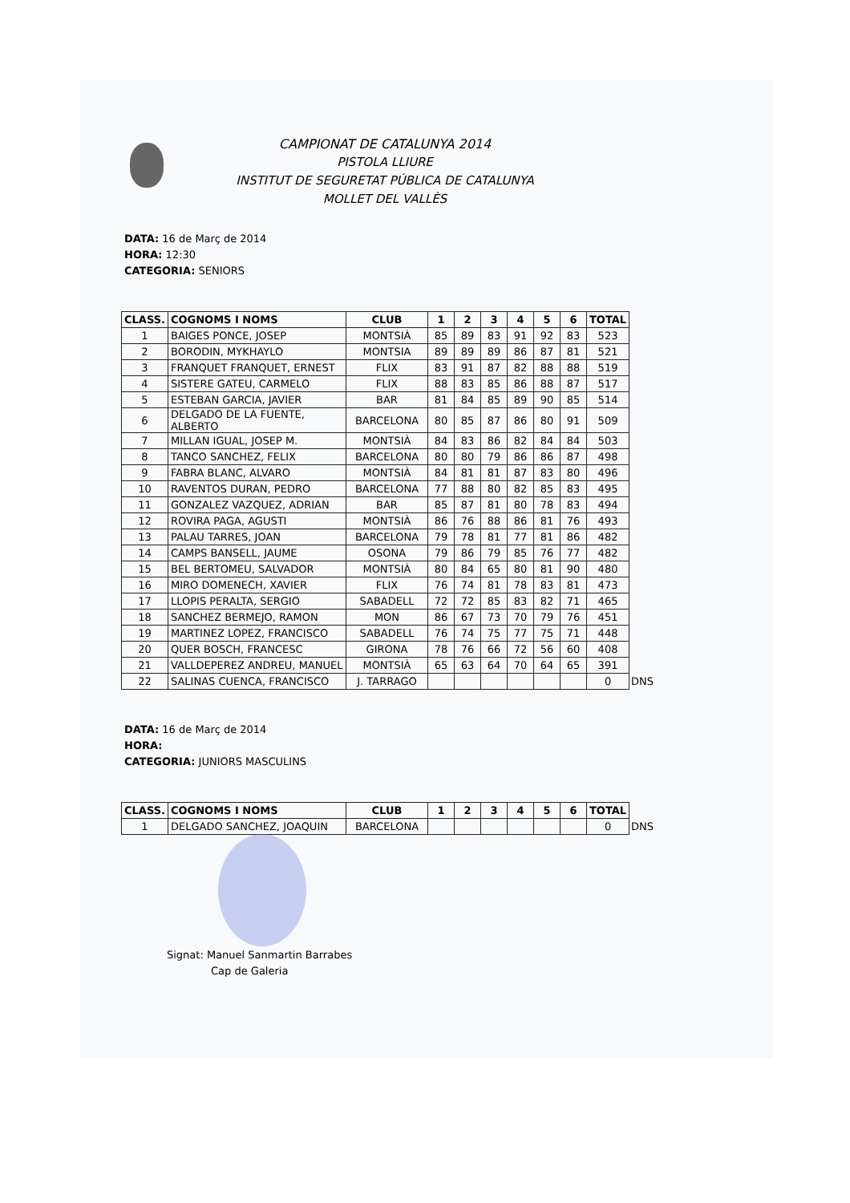CAMPIONAT DE CATALUNYA 2014
PISTOLA LLIURE
INSTITUT DE SEGURETAT PÚBLICA DE CATALUNYA
MOLLET DEL VALLÈS
DATA: 16 de Març de 2014
HORA: 12:30
CATEGORIA: SENIORS
| CLASS. | COGNOMS I NOMS | CLUB | 1 | 2 | 3 | 4 | 5 | 6 | TOTAL | |
| 1 | BAIGES PONCE, JOSEP | MONTSIÀ | 85 | 89 | 83 | 91 | 92 | 83 | 523 | |
| 2 | BORODIN, MYKHAYLO | MONTSIA | 89 | 89 | 89 | 86 | 87 | 81 | 521 | |
| 3 | FRANQUET FRANQUET, ERNEST | FLIX | 83 | 91 | 87 | 82 | 88 | 88 | 519 | |
| 4 | SISTERE GATEU, CARMELO | FLIX | 88 | 83 | 85 | 86 | 88 | 87 | 517 | |
| 5 | ESTEBAN GARCIA, JAVIER | BAR | 81 | 84 | 85 | 89 | 90 | 85 | 514 | |
| 6 | DELGADO DE LA FUENTE, ALBERTO | BARCELONA | 80 | 85 | 87 | 86 | 80 | 91 | 509 | |
| 7 | MILLAN IGUAL, JOSEP M. | MONTSIÀ | 84 | 83 | 86 | 82 | 84 | 84 | 503 | |
| 8 | TANCO SANCHEZ, FELIX | BARCELONA | 80 | 80 | 79 | 86 | 86 | 87 | 498 | |
| 9 | FABRA BLANC, ALVARO | MONTSIÀ | 84 | 81 | 81 | 87 | 83 | 80 | 496 | |
| 10 | RAVENTOS DURAN, PEDRO | BARCELONA | 77 | 88 | 80 | 82 | 85 | 83 | 495 | |
| 11 | GONZALEZ VAZQUEZ, ADRIAN | BAR | 85 | 87 | 81 | 80 | 78 | 83 | 494 | |
| 12 | ROVIRA PAGA, AGUSTI | MONTSIÀ | 86 | 76 | 88 | 86 | 81 | 76 | 493 | |
| 13 | PALAU TARRES, JOAN | BARCELONA | 79 | 78 | 81 | 77 | 81 | 86 | 482 | |
| 14 | CAMPS BANSELL, JAUME | OSONA | 79 | 86 | 79 | 85 | 76 | 77 | 482 | |
| 15 | BEL BERTOMEU, SALVADOR | MONTSIÀ | 80 | 84 | 65 | 80 | 81 | 90 | 480 | |
| 16 | MIRO DOMENECH, XAVIER | FLIX | 76 | 74 | 81 | 78 | 83 | 81 | 473 | |
| 17 | LLOPIS PERALTA, SERGIO | SABADELL | 72 | 72 | 85 | 83 | 82 | 71 | 465 | |
| 18 | SANCHEZ BERMEJO, RAMON | MON | 86 | 67 | 73 | 70 | 79 | 76 | 451 | |
| 19 | MARTINEZ LOPEZ, FRANCISCO | SABADELL | 76 | 74 | 75 | 77 | 75 | 71 | 448 | |
| 20 | QUER BOSCH, FRANCESC | GIRONA | 78 | 76 | 66 | 72 | 56 | 60 | 408 | |
| 21 | VALLDEPEREZ ANDREU, MANUEL | MONTSIÀ | 65 | 63 | 64 | 70 | 64 | 65 | 391 | |
| 22 | SALINAS CUENCA, FRANCISCO | J. TARRAGO | | | | | | | 0 | DNS |
DATA: 16 de Març de 2014
HORA:
CATEGORIA: JUNIORS MASCULINS
| CLASS. | COGNOMS I NOMS | CLUB | 1 | 2 | 3 | 4 | 5 | 6 | TOTAL | |
| 1 | DELGADO SANCHEZ, JOAQUIN | BARCELONA | | | | | | | 0 | DNS |
Signat: Manuel Sanmartin Barrabes
Cap de Galeria